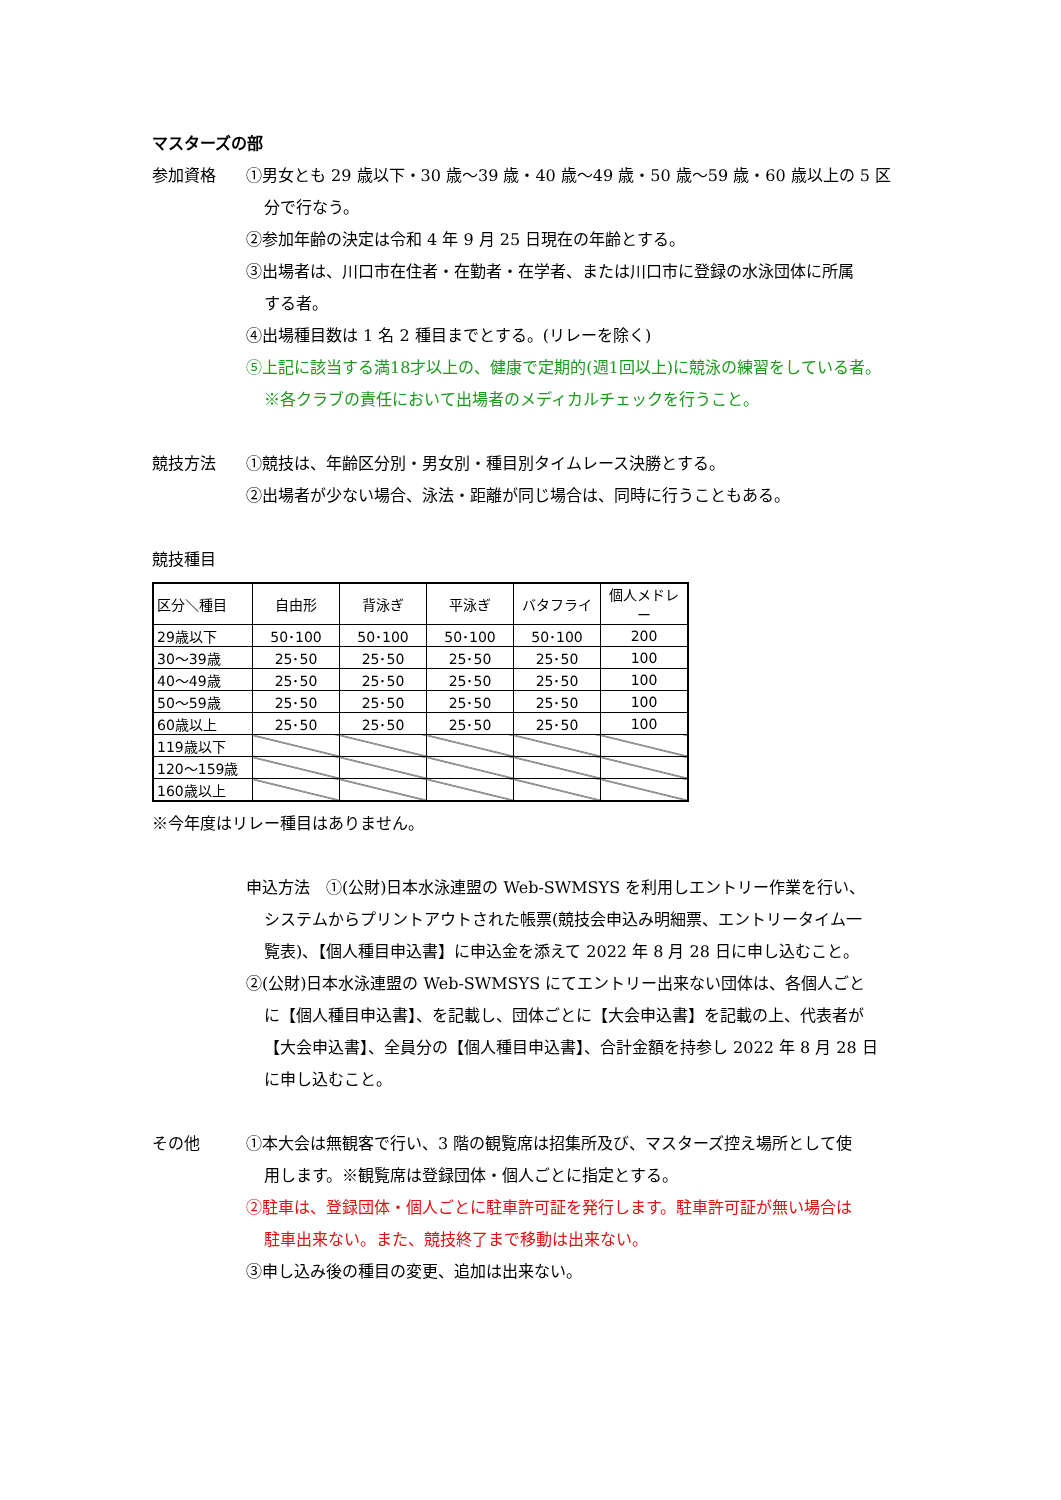マスターズの部
参加資格 ①男女とも 29 歳以下・30 歳～39 歳・40 歳～49 歳・50 歳～59 歳・60 歳以上の 5 区
分で行なう。
②参加年齢の決定は令和 4 年 9 月 25 日現在の年齢とする。
③出場者は、川口市在住者・在勤者・在学者、または川口市に登録の水泳団体に所属
する者。
④出場種目数は 1 名 2 種目までとする。(リレーを除く)
⑤上記に該当する満18才以上の、健康で定期的(週1回以上)に競泳の練習をしている者。
※各クラブの責任において出場者のメディカルチェックを行うこと。
競技方法 ①競技は、年齢区分別・男女別・種目別タイムレース決勝とする。
②出場者が少ない場合、泳法・距離が同じ場合は、同時に行うこともある。
競技種目
| 区分＼種目 | 自由形 | 背泳ぎ | 平泳ぎ | バタフライ | 個人メドレー |
| --- | --- | --- | --- | --- | --- |
| 29歳以下 | 50･100 | 50･100 | 50･100 | 50･100 | 200 |
| 30～39歳 | 25･50 | 25･50 | 25･50 | 25･50 | 100 |
| 40～49歳 | 25･50 | 25･50 | 25･50 | 25･50 | 100 |
| 50～59歳 | 25･50 | 25･50 | 25･50 | 25･50 | 100 |
| 60歳以上 | 25･50 | 25･50 | 25･50 | 25･50 | 100 |
| 119歳以下 | | | | | |
| 120～159歳 | | | | | |
| 160歳以上 | | | | | |
※今年度はリレー種目はありません。
申込方法　①(公財)日本水泳連盟の Web-SWMSYS を利用しエントリー作業を行い、
システムからプリントアウトされた帳票(競技会申込み明細票、エントリータイム一
覧表)、【個人種目申込書】に申込金を添えて 2022 年 8 月 28 日に申し込むこと。
②(公財)日本水泳連盟の Web-SWMSYS にてエントリー出来ない団体は、各個人ごと
に【個人種目申込書】、を記載し、団体ごとに【大会申込書】を記載の上、代表者が
【大会申込書】、全員分の【個人種目申込書】、合計金額を持参し 2022 年 8 月 28 日
に申し込むこと。
その他 ①本大会は無観客で行い、3 階の観覧席は招集所及び、マスターズ控え場所として使
用します。※観覧席は登録団体・個人ごとに指定とする。
②駐車は、登録団体・個人ごとに駐車許可証を発行します。駐車許可証が無い場合は
駐車出来ない。また、競技終了まで移動は出来ない。
③申し込み後の種目の変更、追加は出来ない。